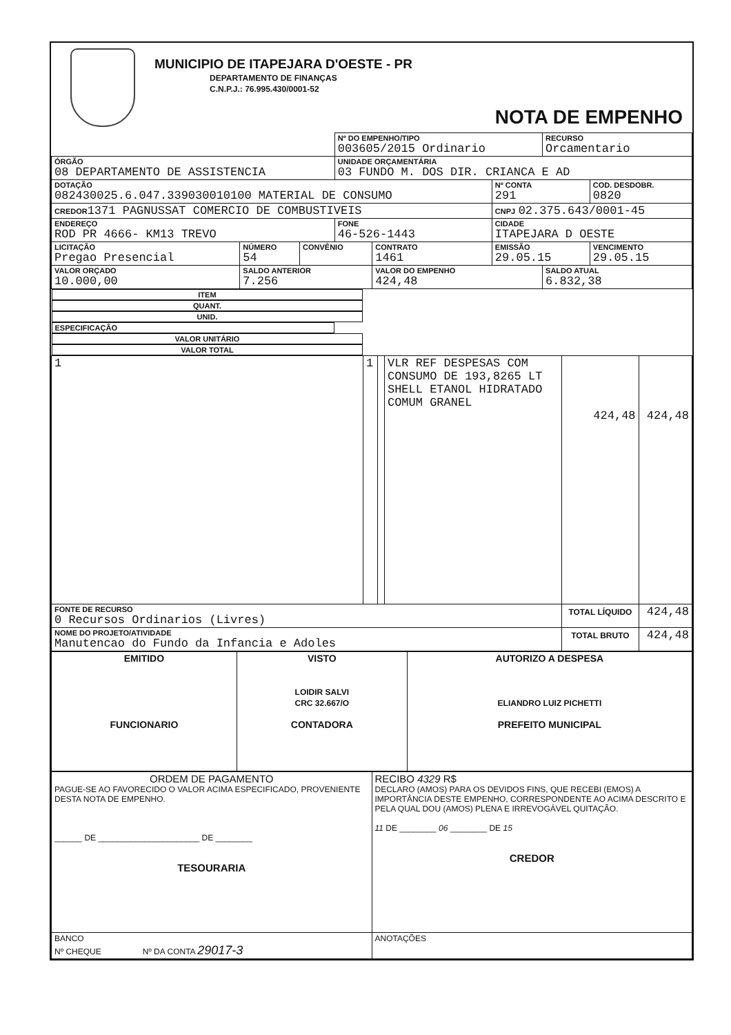MUNICIPIO DE ITAPEJARA D'OESTE - PR
DEPARTAMENTO DE FINANÇAS
C.N.P.J.: 76.995.430/0001-52
NOTA DE EMPENHO
| | | | Nº DO EMPENHO/TIPO 003605/2015 Ordinario | | | RECURSO Orcamentario | |
| ÓRGÃO 08 DEPARTAMENTO DE ASSISTENCIA | | | UNIDADE ORÇAMENTÁRIA 03 FUNDO M. DOS DIR. CRIANCA E AD | | | | |
| DOTAÇÃO 082430025.6.047.339030010100 MATERIAL DE CONSUMO | | | | | Nº CONTA 291 | | COD. DESDOBR. 0820 |
| CREDOR 1371 PAGNUSSAT COMERCIO DE COMBUSTIVEIS | | | | | CNPJ 02.375.643/0001-45 | | |
| ENDEREÇO ROD PR 4666- KM13 TREVO | | | FONE 46-526-1443 | | CIDADE ITAPEJARA D OESTE | | |
| LICITAÇÃO Pregao Presencial | NÚMERO 54 | CONVÊNIO | | CONTRATO 1461 | EMISSÃO 29.05.15 | | VENCIMENTO 29.05.15 |
| VALOR ORÇADO 10.000,00 | SALDO ANTERIOR 7.256 | | | VALOR DO EMPENHO 424,48 | | SALDO ATUAL 6.832,38 | |
| ITEM | QUANT. | UNID. | ESPECIFICAÇÃO | VALOR UNITÁRIO | VALOR TOTAL |
| --- | --- | --- | --- | --- | --- |
| 1 | 1 | | VLR REF DESPESAS COM CONSUMO DE 193,8265 LT SHELL ETANOL HIDRATADO COMUM GRANEL | 424,48 | 424,48 |
| FONTE DE RECURSO 0 Recursos Ordinarios (Livres) | | | | TOTAL LÍQUIDO | 424,48 |
| NOME DO PROJETO/ATIVIDADE Manutencao do Fundo da Infancia e Adoles | | | | TOTAL BRUTO | 424,48 |
| EMITIDO FUNCIONARIO | VISTO LOIDIR SALVI CRC 32.667/O CONTADORA | AUTORIZO A DESPESA ELIANDRO LUIZ PICHETTI PREFEITO MUNICIPAL |
| ORDEM DE PAGAMENTO PAGUE-SE AO FAVORECIDO O VALOR ACIMA ESPECIFICADO, PROVENIENTE DESTA NOTA DE EMPENHO. ______ DE ______________________ DE ________ TESOURARIA | RECIBO 4329 R$ DECLARO (AMOS) PARA OS DEVIDOS FINS, QUE RECEBI (EMOS) A IMPORTÂNCIA DESTE EMPENHO, CORRESPONDENTE AO ACIMA DESCRITO E PELA QUAL DOU (AMOS) PLENA E IRREVOGÁVEL QUITAÇÃO. 11 DE ________ 06 ________ DE 15 CREDOR |
| BANCO Nº CHEQUE Nº DA CONTA 29017-3 | ANOTAÇÕES |